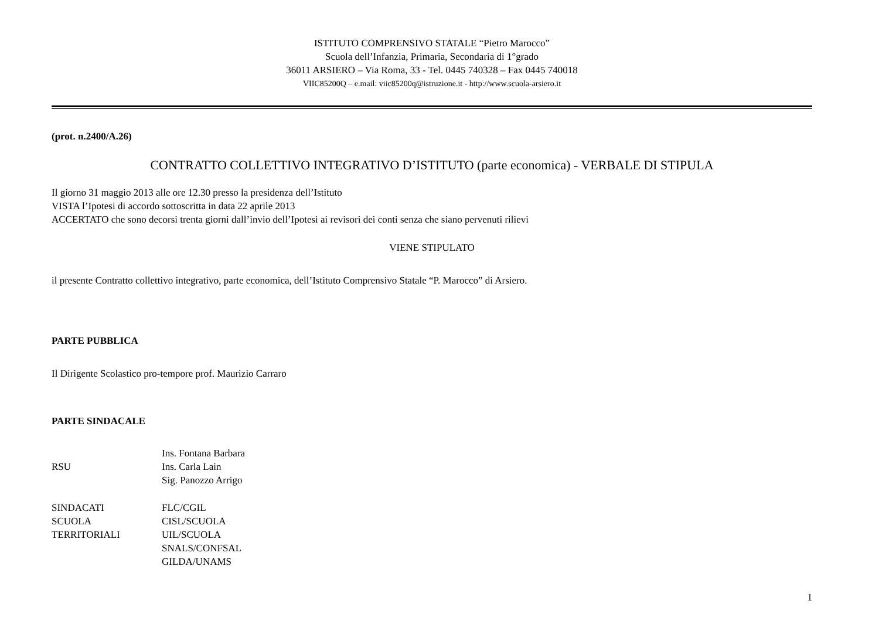ISTITUTO COMPRENSIVO STATALE “Pietro Marocco”
Scuola dell’Infanzia, Primaria, Secondaria di 1°grado
36011 ARSIERO – Via Roma, 33 - Tel. 0445 740328 – Fax 0445 740018
VIIC85200Q – e.mail: viic85200q@istruzione.it - http://www.scuola-arsiero.it
(prot. n.2400/A.26)
CONTRATTO COLLETTIVO INTEGRATIVO D’ISTITUTO (parte economica) - VERBALE DI STIPULA
Il giorno 31 maggio 2013 alle ore 12.30 presso la presidenza dell’Istituto
VISTA l’Ipotesi di accordo sottoscritta in data 22 aprile 2013
ACCERTATO che sono decorsi trenta giorni dall’invio dell’Ipotesi ai revisori dei conti senza che siano pervenuti rilievi
VIENE STIPULATO
il presente Contratto collettivo integrativo, parte economica, dell’Istituto Comprensivo Statale “P. Marocco” di Arsiero.
PARTE PUBBLICA
Il Dirigente Scolastico pro-tempore prof. Maurizio Carraro
PARTE SINDACALE
| | Ins. Fontana Barbara |
| RSU | Ins. Carla Lain |
| | Sig. Panozzo Arrigo |
| SINDACATI | FLC/CGIL |
| SCUOLA | CISL/SCUOLA |
| TERRITORIALI | UIL/SCUOLA |
| | SNALS/CONFSAL |
| | GILDA/UNAMS |
1